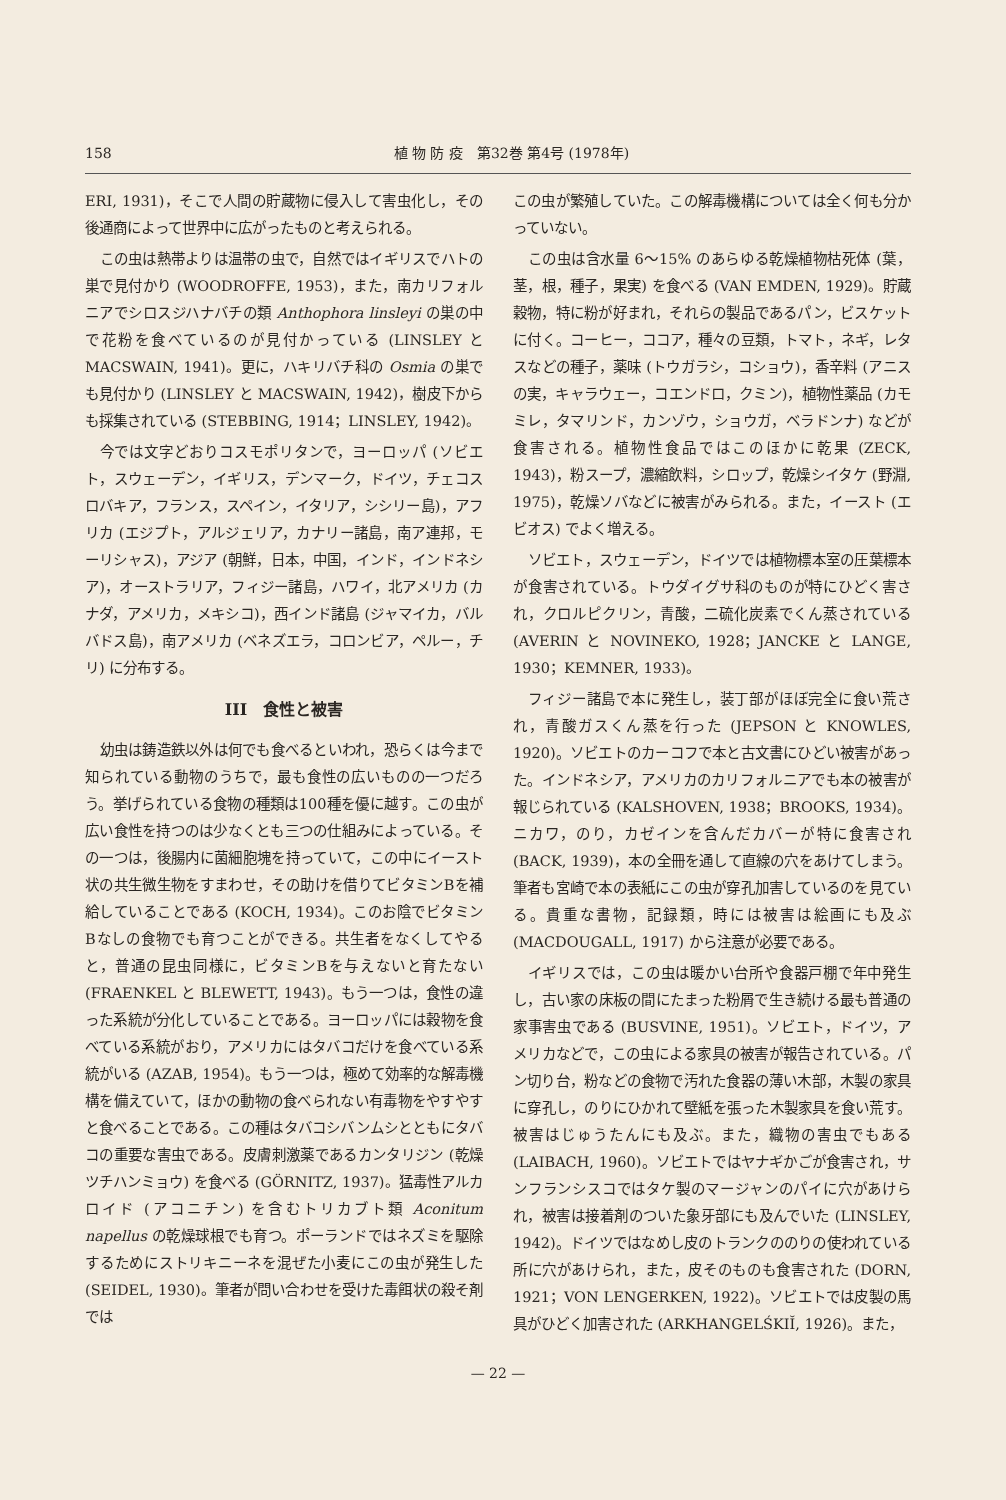158 植 物 防 疫　第32巻 第4号 (1978年)
ERI, 1931)，そこで人間の貯蔵物に侵入して害虫化し，その後通商によって世界中に広がったものと考えられる。
この虫は熱帯よりは温帯の虫で，自然ではイギリスでハトの巣で見付かり (WOODROFFE, 1953)，また，南カリフォルニアでシロスジハナバチの類 Anthophora linsleyi の巣の中で花粉を食べているのが見付かっている (LINSLEY と MACSWAIN, 1941)。更に，ハキリバチ科の Osmia の巣でも見付かり (LINSLEY と MACSWAIN, 1942)，樹皮下からも採集されている (STEBBING, 1914；LINSLEY, 1942)。
今では文字どおりコスモポリタンで，ヨーロッパ (ソビエト，スウェーデン，イギリス，デンマーク，ドイツ，チェコスロバキア，フランス，スペイン，イタリア，シシリー島)，アフリカ (エジプト，アルジェリア，カナリー諸島，南ア連邦，モーリシャス)，アジア (朝鮮，日本，中国，インド，インドネシア)，オーストラリア，フィジー諸島，ハワイ，北アメリカ (カナダ，アメリカ，メキシコ)，西インド諸島 (ジャマイカ，バルバドス島)，南アメリカ (ベネズエラ，コロンビア，ペルー，チリ) に分布する。
III　食性と被害
幼虫は鋳造鉄以外は何でも食べるといわれ，恐らくは今まで知られている動物のうちで，最も食性の広いものの一つだろう。挙げられている食物の種類は100種を優に越す。この虫が広い食性を持つのは少なくとも三つの仕組みによっている。その一つは，後腸内に菌細胞塊を持っていて，この中にイースト状の共生微生物をすまわせ，その助けを借りてビタミンBを補給していることである (KOCH, 1934)。このお陰でビタミンBなしの食物でも育つことができる。共生者をなくしてやると，普通の昆虫同様に，ビタミンBを与えないと育たない (FRAENKEL と BLEWETT, 1943)。もう一つは，食性の違った系統が分化していることである。ヨーロッパには穀物を食べている系統がおり，アメリカにはタバコだけを食べている系統がいる (AZAB, 1954)。もう一つは，極めて効率的な解毒機構を備えていて，ほかの動物の食べられない有毒物をやすやすと食べることである。この種はタバコシバンムシとともにタバコの重要な害虫である。皮膚刺激薬であるカンタリジン (乾燥ツチハンミョウ) を食べる (GÖRNITZ, 1937)。猛毒性アルカロイド (アコニチン) を含むトリカブト類 Aconitum napellus の乾燥球根でも育つ。ポーランドではネズミを駆除するためにストリキニーネを混ぜた小麦にこの虫が発生した (SEIDEL, 1930)。筆者が問い合わせを受けた毒餌状の殺そ剤では
この虫が繁殖していた。この解毒機構については全く何も分かっていない。
この虫は含水量 6～15% のあらゆる乾燥植物枯死体 (葉，茎，根，種子，果実) を食べる (VAN EMDEN, 1929)。貯蔵穀物，特に粉が好まれ，それらの製品であるパン，ビスケットに付く。コーヒー，ココア，種々の豆類，トマト，ネギ，レタスなどの種子，薬味 (トウガラシ，コショウ)，香辛料 (アニスの実，キャラウェー，コエンドロ，クミン)，植物性薬品 (カモミレ，タマリンド，カンゾウ，ショウガ，ベラドンナ) などが食害される。植物性食品ではこのほかに乾果 (ZECK, 1943)，粉スープ，濃縮飲料，シロップ，乾燥シイタケ (野淵, 1975)，乾燥ソバなどに被害がみられる。また，イースト (エビオス) でよく増える。
ソビエト，スウェーデン，ドイツでは植物標本室の圧葉標本が食害されている。トウダイグサ科のものが特にひどく害され，クロルピクリン，青酸，二硫化炭素でくん蒸されている (AVERIN と NOVINEKO, 1928；JANCKE と LANGE, 1930；KEMNER, 1933)。
フィジー諸島で本に発生し，装丁部がほぼ完全に食い荒され，青酸ガスくん蒸を行った (JEPSON と KNOWLES, 1920)。ソビエトのカーコフで本と古文書にひどい被害があった。インドネシア，アメリカのカリフォルニアでも本の被害が報じられている (KALSHOVEN, 1938；BROOKS, 1934)。ニカワ，のり，カゼインを含んだカバーが特に食害され (BACK, 1939)，本の全冊を通して直線の穴をあけてしまう。筆者も宮崎で本の表紙にこの虫が穿孔加害しているのを見ている。貴重な書物，記録類，時には被害は絵画にも及ぶ (MACDOUGALL, 1917) から注意が必要である。
イギリスでは，この虫は暖かい台所や食器戸棚で年中発生し，古い家の床板の間にたまった粉屑で生き続ける最も普通の家事害虫である (BUSVINE, 1951)。ソビエト，ドイツ，アメリカなどで，この虫による家具の被害が報告されている。パン切り台，粉などの食物で汚れた食器の薄い木部，木製の家具に穿孔し，のりにひかれて壁紙を張った木製家具を食い荒す。被害はじゅうたんにも及ぶ。また，織物の害虫でもある (LAIBACH, 1960)。ソビエトではヤナギかごが食害され，サンフランシスコではタケ製のマージャンのパイに穴があけられ，被害は接着剤のついた象牙部にも及んでいた (LINSLEY, 1942)。ドイツではなめし皮のトランクののりの使われている所に穴があけられ，また，皮そのものも食害された (DORN, 1921；VON LENGERKEN, 1922)。ソビエトでは皮製の馬具がひどく加害された (ARKHANGELŚKIĬ, 1926)。また，
— 22 —